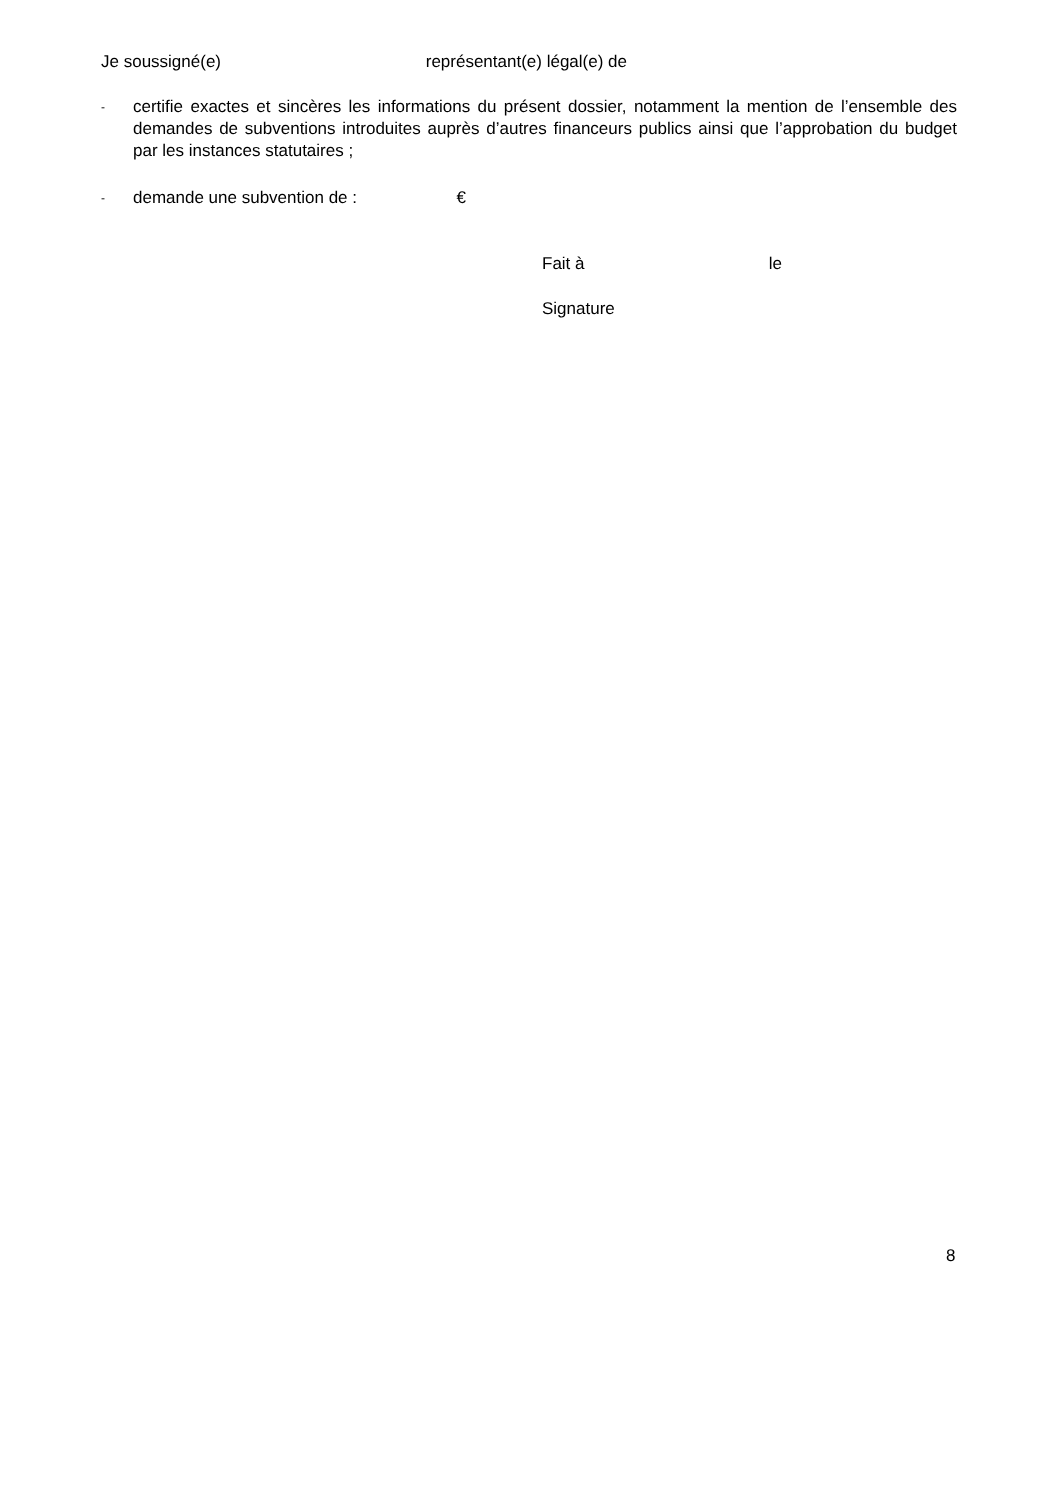Je soussigné(e) représentant(e) légal(e) de
-
certifie exactes et sincères les informations du présent dossier, notamment la mention de l’ensemble des demandes de subventions introduites auprès d’autres financeurs publics ainsi que l’approbation du budget par les instances statutaires ;
-
demande une subvention de : €
Fait à le
Signature
8